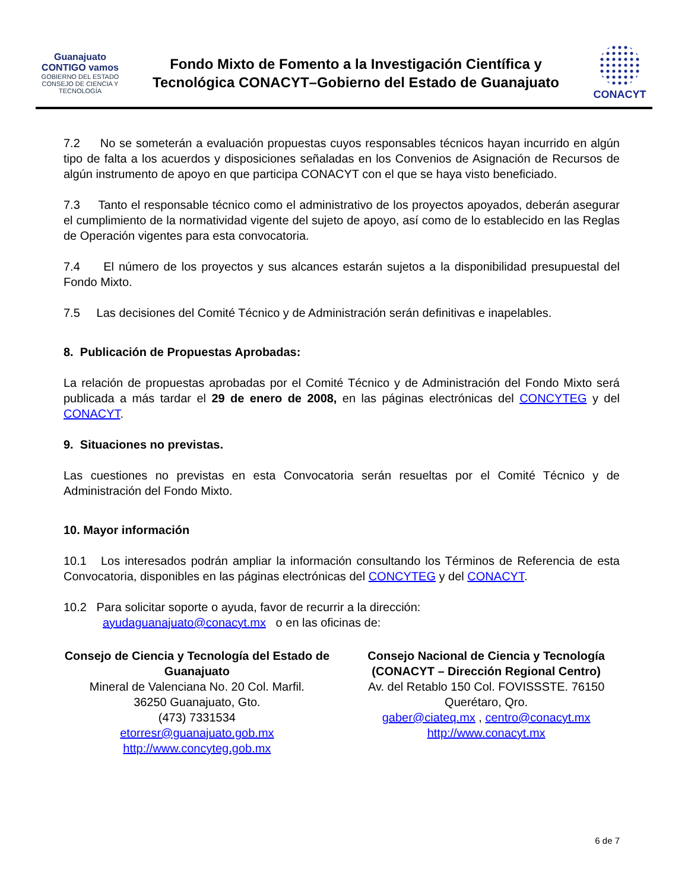Guanajuato CONTIGO vamos
GOBIERNO DEL ESTADO
CONSEJO DE CIENCIA Y TECNOLOGÍA
Fondo Mixto de Fomento a la Investigación Científica y
Tecnológica CONACYT–Gobierno del Estado de Guanajuato
CONACYT
7.2 No se someterán a evaluación propuestas cuyos responsables técnicos hayan incurrido en algún tipo de falta a los acuerdos y disposiciones señaladas en los Convenios de Asignación de Recursos de algún instrumento de apoyo en que participa CONACYT con el que se haya visto beneficiado.
7.3 Tanto el responsable técnico como el administrativo de los proyectos apoyados, deberán asegurar el cumplimiento de la normatividad vigente del sujeto de apoyo, así como de lo establecido en las Reglas de Operación vigentes para esta convocatoria.
7.4 El número de los proyectos y sus alcances estarán sujetos a la disponibilidad presupuestal del Fondo Mixto.
7.5 Las decisiones del Comité Técnico y de Administración serán definitivas e inapelables.
8. Publicación de Propuestas Aprobadas:
La relación de propuestas aprobadas por el Comité Técnico y de Administración del Fondo Mixto será publicada a más tardar el 29 de enero de 2008, en las páginas electrónicas del CONCYTEG y del CONACYT.
9. Situaciones no previstas.
Las cuestiones no previstas en esta Convocatoria serán resueltas por el Comité Técnico y de Administración del Fondo Mixto.
10. Mayor información
10.1 Los interesados podrán ampliar la información consultando los Términos de Referencia de esta Convocatoria, disponibles en las páginas electrónicas del CONCYTEG y del CONACYT.
10.2 Para solicitar soporte o ayuda, favor de recurrir a la dirección:
ayudaguanajuato@conacyt.mx o en las oficinas de:
Consejo de Ciencia y Tecnología del Estado de Guanajuato
Mineral de Valenciana No. 20 Col. Marfil.
36250 Guanajuato, Gto.
(473) 7331534
etorresr@guanajuato.gob.mx
http://www.concyteg.gob.mx
Consejo Nacional de Ciencia y Tecnología (CONACYT – Dirección Regional Centro)
Av. del Retablo 150 Col. FOVISSSTE. 76150 Querétaro, Qro.
gaber@ciateq.mx , centro@conacyt.mx
http://www.conacyt.mx
6 de 7